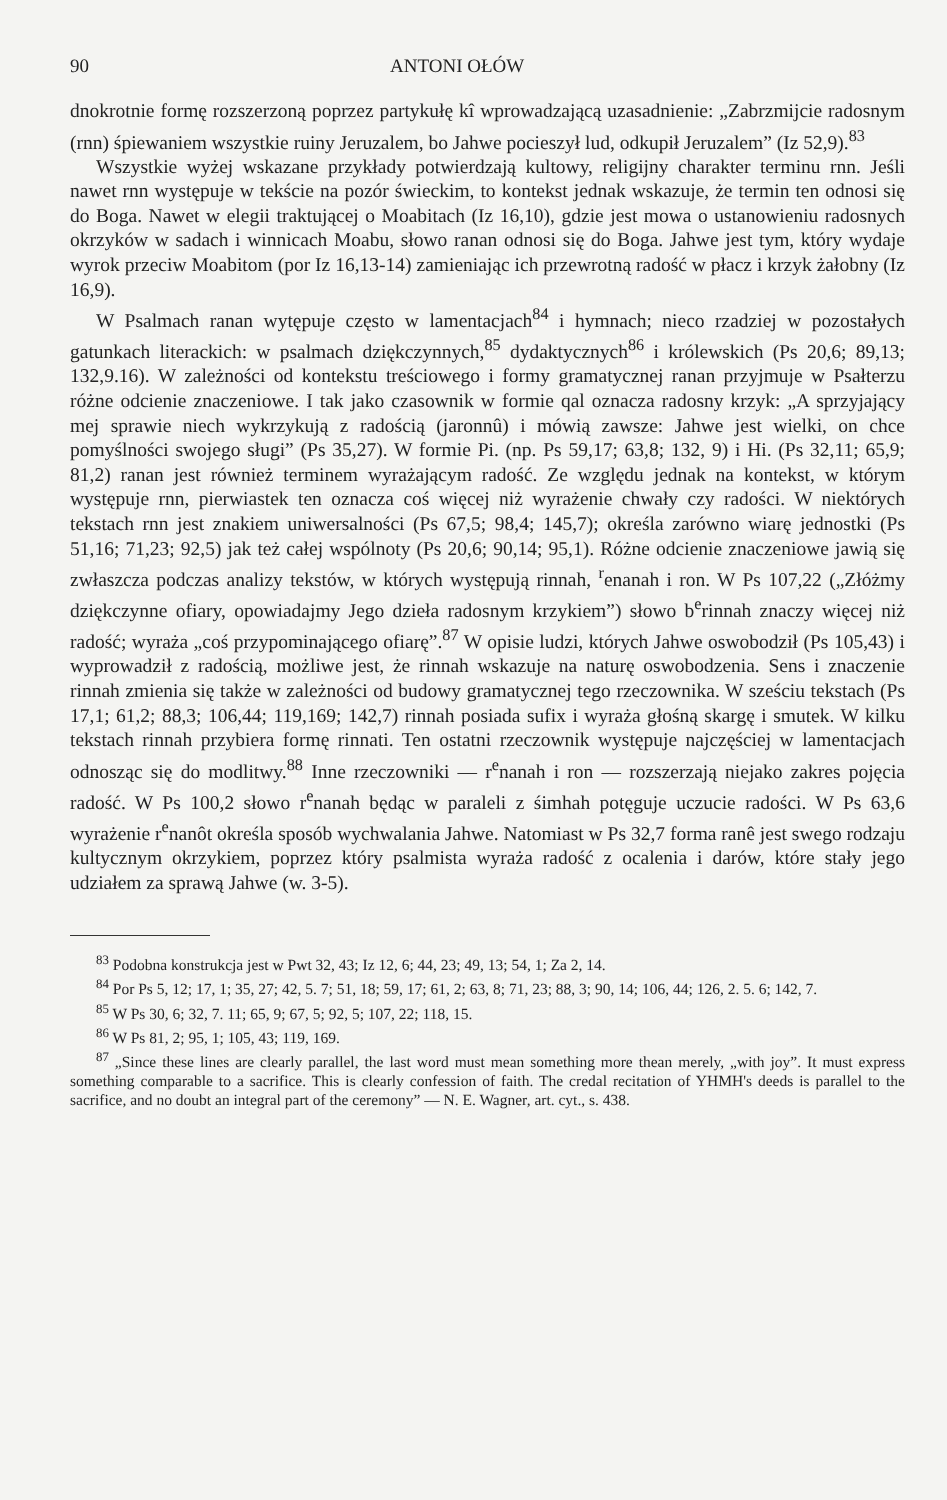90 ANTONI OŁÓW
dnokrotnie formę rozszerzoną poprzez partykułę kî wprowadzającą uzasadnienie: „Zabrzmijcie radosnym (rnn) śpiewaniem wszystkie ruiny Jeruzalem, bo Jahwe pocieszył lud, odkupił Jeruzalem” (Iz 52,9).<sup>83</sup>
Wszystkie wyżej wskazane przykłady potwierdzają kultowy, religijny charakter terminu rnn. Jeśli nawet rnn występuje w tekście na pozór świeckim, to kontekst jednak wskazuje, że termin ten odnosi się do Boga. Nawet w elegii traktującej o Moabitach (Iz 16,10), gdzie jest mowa o ustanowieniu radosnych okrzyków w sadach i winnicach Moabu, słowo ranan odnosi się do Boga. Jahwe jest tym, który wydaje wyrok przeciw Moabitom (por Iz 16,13-14) zamieniając ich przewrotną radość w płacz i krzyk żałobny (Iz 16,9).
W Psalmach ranan wytępuje często w lamentacjach<sup>84</sup> i hymnach; nieco rzadziej w pozostałych gatunkach literackich: w psalmach dziękczynnych,<sup>85</sup> dydaktycznych<sup>86</sup> i królewskich (Ps 20,6; 89,13; 132,9.16). W zależności od kontekstu treściowego i formy gramatycznej ranan przyjmuje w Psałterzu różne odcienie znaczeniowe. I tak jako czasownik w formie qal oznacza radosny krzyk: „A sprzyjający mej sprawie niech wykrzykują z radością (jaronnû) i mówią zawsze: Jahwe jest wielki, on chce pomyślności swojego sługi” (Ps 35,27). W formie Pi. (np. Ps 59,17; 63,8; 132, 9) i Hi. (Ps 32,11; 65,9; 81,2) ranan jest również terminem wyrażającym radość. Ze względu jednak na kontekst, w którym występuje rnn, pierwiastek ten oznacza coś więcej niż wyrażenie chwały czy radości. W niektórych tekstach rnn jest znakiem uniwersalności (Ps 67,5; 98,4; 145,7); określa zarówno wiarę jednostki (Ps 51,16; 71,23; 92,5) jak też całej wspólnoty (Ps 20,6; 90,14; 95,1). Różne odcienie znaczeniowe jawią się zwłaszcza podczas analizy tekstów, w których występują rinnah, <sup>r</sup>enanah i ron. W Ps 107,22 („Złóżmy dziękczynne ofiary, opowiadajmy Jego dzieła radosnym krzykiem”) słowo b<sup>e</sup>rinnah znaczy więcej niż radość; wyraża „coś przypominającego ofiarę”.<sup>87</sup> W opisie ludzi, których Jahwe oswobodził (Ps 105,43) i wyprowadził z radością, możliwe jest, że rinnah wskazuje na naturę oswobodzenia. Sens i znaczenie rinnah zmienia się także w zależności od budowy gramatycznej tego rzeczownika. W sześciu tekstach (Ps 17,1; 61,2; 88,3; 106,44; 119,169; 142,7) rinnah posiada sufix i wyraża głośną skargę i smutek. W kilku tekstach rinnah przybiera formę rinnati. Ten ostatni rzeczownik występuje najczęściej w lamentacjach odnosząc się do modlitwy.<sup>88</sup> Inne rzeczowniki — r<sup>e</sup>nanah i ron — rozszerzają niejako zakres pojęcia radość. W Ps 100,2 słowo r<sup>e</sup>nanah będąc w paraleli z śimhah potęguje uczucie radości. W Ps 63,6 wyrażenie r<sup>e</sup>nanôt określa sposób wychwalania Jahwe. Natomiast w Ps 32,7 forma ranê jest swego rodzaju kultycznym okrzykiem, poprzez który psalmista wyraża radość z ocalenia i darów, które stały jego udziałem za sprawą Jahwe (w. 3-5).
<sup>83</sup> Podobna konstrukcja jest w Pwt 32, 43; Iz 12, 6; 44, 23; 49, 13; 54, 1; Za 2, 14.
<sup>84</sup> Por Ps 5, 12; 17, 1; 35, 27; 42, 5. 7; 51, 18; 59, 17; 61, 2; 63, 8; 71, 23; 88, 3; 90, 14; 106, 44; 126, 2. 5. 6; 142, 7.
<sup>85</sup> W Ps 30, 6; 32, 7. 11; 65, 9; 67, 5; 92, 5; 107, 22; 118, 15.
<sup>86</sup> W Ps 81, 2; 95, 1; 105, 43; 119, 169.
<sup>87</sup> „Since these lines are clearly parallel, the last word must mean something more thean merely, „with joy”. It must express something comparable to a sacrifice. This is clearly confession of faith. The credal recitation of YHMH's deeds is parallel to the sacrifice, and no doubt an integral part of the ceremony” — N. E. Wagner, art. cyt., s. 438.